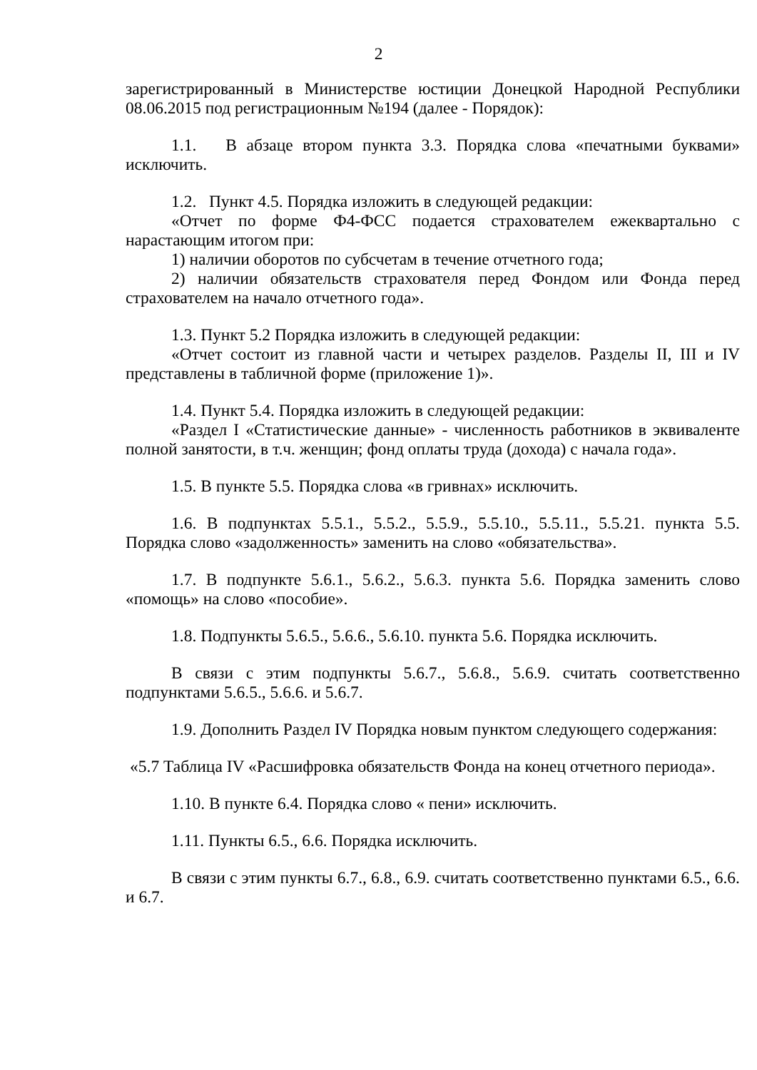2
зарегистрированный в Министерстве юстиции Донецкой Народной Республики 08.06.2015 под регистрационным №194 (далее - Порядок):
1.1. В абзаце втором пункта 3.3. Порядка слова «печатными буквами» исключить.
1.2. Пункт 4.5. Порядка изложить в следующей редакции:
«Отчет по форме Ф4-ФСС подается страхователем ежеквартально с нарастающим итогом при:
1) наличии оборотов по субсчетам в течение отчетного года;
2) наличии обязательств страхователя перед Фондом или Фонда перед страхователем на начало отчетного года».
1.3. Пункт 5.2 Порядка изложить в следующей редакции:
«Отчет состоит из главной части и четырех разделов. Разделы II, III и IV представлены в табличной форме (приложение 1)».
1.4. Пункт 5.4. Порядка изложить в следующей редакции:
«Раздел I «Статистические данные» - численность работников в эквиваленте полной занятости, в т.ч. женщин; фонд оплаты труда (дохода) с начала года».
1.5. В пункте 5.5. Порядка слова «в гривнах» исключить.
1.6. В подпунктах 5.5.1., 5.5.2., 5.5.9., 5.5.10., 5.5.11., 5.5.21. пункта 5.5. Порядка слово «задолженность» заменить на слово «обязательства».
1.7. В подпункте 5.6.1., 5.6.2., 5.6.3. пункта 5.6. Порядка заменить слово «помощь» на слово «пособие».
1.8. Подпункты 5.6.5., 5.6.6., 5.6.10. пункта 5.6. Порядка исключить.
В связи с этим подпункты 5.6.7., 5.6.8., 5.6.9. считать соответственно подпунктами 5.6.5., 5.6.6. и 5.6.7.
1.9. Дополнить Раздел IV Порядка новым пунктом следующего содержания:
«5.7 Таблица IV «Расшифровка обязательств Фонда на конец отчетного периода».
1.10. В пункте 6.4. Порядка слово « пени» исключить.
1.11. Пункты 6.5., 6.6. Порядка исключить.
В связи с этим пункты 6.7., 6.8., 6.9. считать соответственно пунктами 6.5., 6.6. и 6.7.